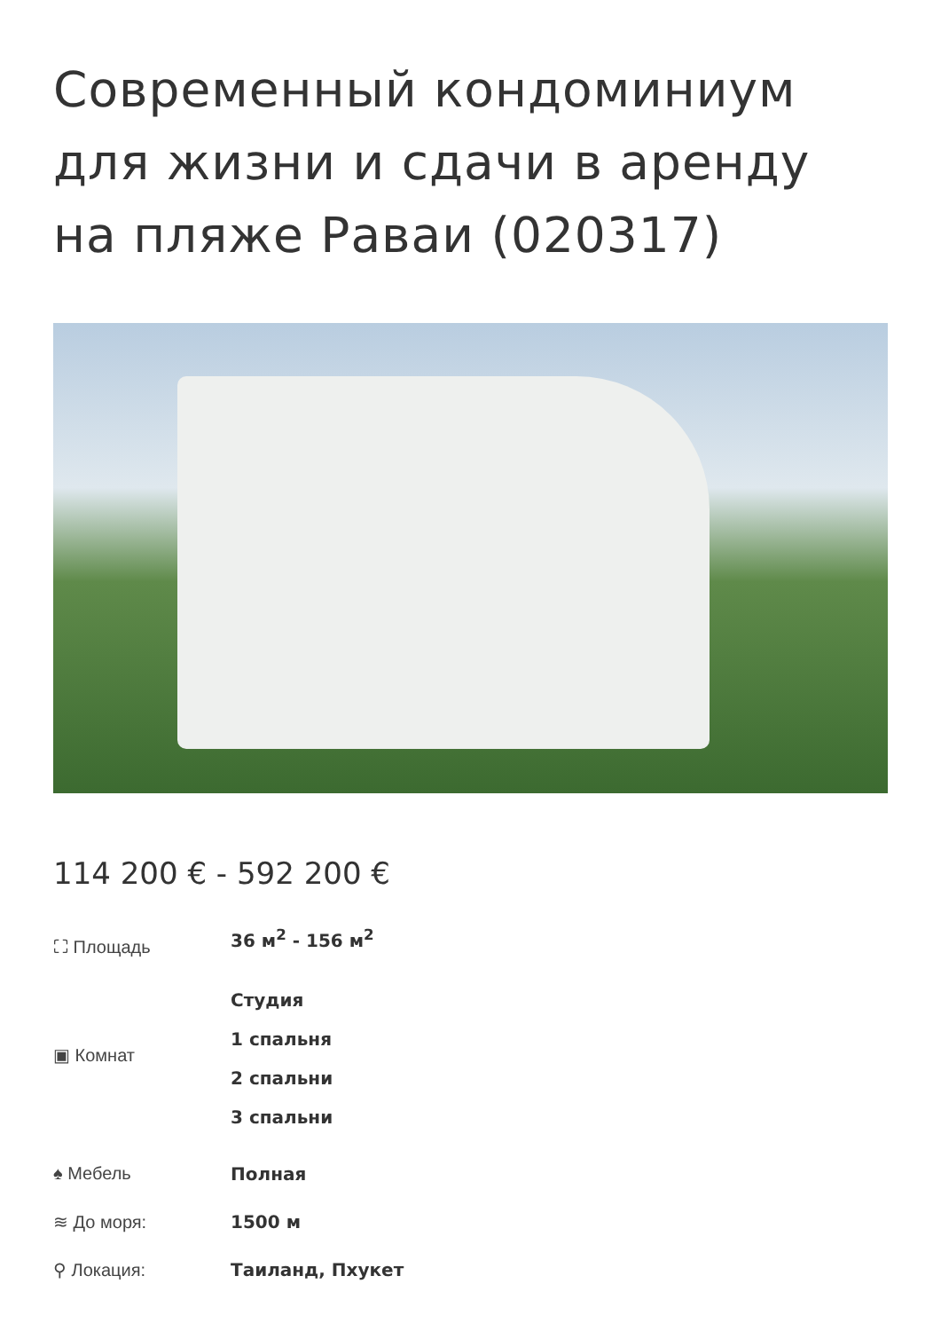Современный кондоминиум для жизни и сдачи в аренду на пляже Раваи (020317)
114 200 € - 592 200 €
⛶ Площадь 36 м<sup>2</sup> - 156 м<sup>2</sup>
▣ Комнат
Студия
1 спальня
2 спальни
3 спальни
♠ Мебель Полная
≋ До моря: 1500 м
⚲ Локация: Таиланд, Пхукет